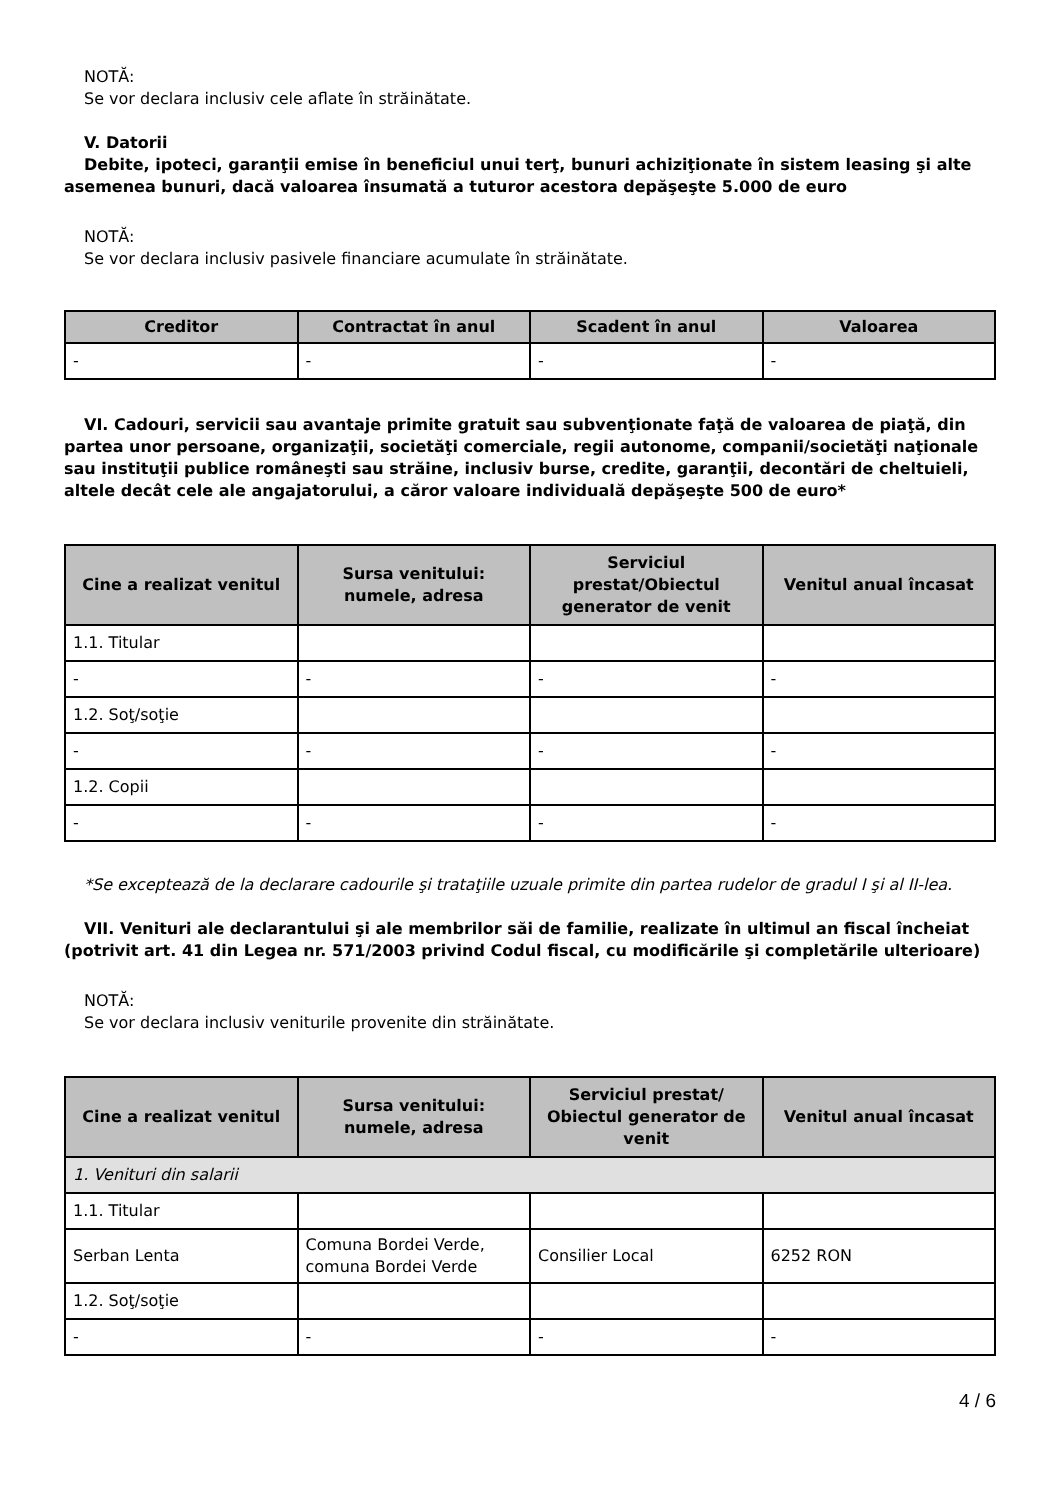NOTĂ:
Se vor declara inclusiv cele aflate în străinătate.
V. Datorii
Debite, ipoteci, garanţii emise în beneficiul unui terţ, bunuri achiziţionate în sistem leasing şi alte asemenea bunuri, dacă valoarea însumată a tuturor acestora depăşeşte 5.000 de euro
NOTĂ:
Se vor declara inclusiv pasivele financiare acumulate în străinătate.
| Creditor | Contractat în anul | Scadent în anul | Valoarea |
| --- | --- | --- | --- |
| - | - | - | - |
VI. Cadouri, servicii sau avantaje primite gratuit sau subvenţionate faţă de valoarea de piaţă, din partea unor persoane, organizaţii, societăţi comerciale, regii autonome, companii/societăţi naţionale sau instituţii publice româneşti sau străine, inclusiv burse, credite, garanţii, decontări de cheltuieli, altele decât cele ale angajatorului, a căror valoare individuală depăşeşte 500 de euro*
| Cine a realizat venitul | Sursa venitului: numele, adresa | Serviciul prestat/Obiectul generator de venit | Venitul anual încasat |
| --- | --- | --- | --- |
| 1.1. Titular | | | |
| - | - | - | - |
| 1.2. Soţ/soţie | | | |
| - | - | - | - |
| 1.2. Copii | | | |
| - | - | - | - |
*Se exceptează de la declarare cadourile şi trataţiile uzuale primite din partea rudelor de gradul I şi al II-lea.
VII. Venituri ale declarantului şi ale membrilor săi de familie, realizate în ultimul an fiscal încheiat (potrivit art. 41 din Legea nr. 571/2003 privind Codul fiscal, cu modificările şi completările ulterioare)
NOTĂ:
Se vor declara inclusiv veniturile provenite din străinătate.
| Cine a realizat venitul | Sursa venitului: numele, adresa | Serviciul prestat/ Obiectul generator de venit | Venitul anual încasat |
| --- | --- | --- | --- |
| 1. Venituri din salarii | | | |
| 1.1. Titular | | | |
| Serban Lenta | Comuna Bordei Verde, comuna Bordei Verde | Consilier Local | 6252 RON |
| 1.2. Soţ/soţie | | | |
| - | - | - | - |
4 / 6